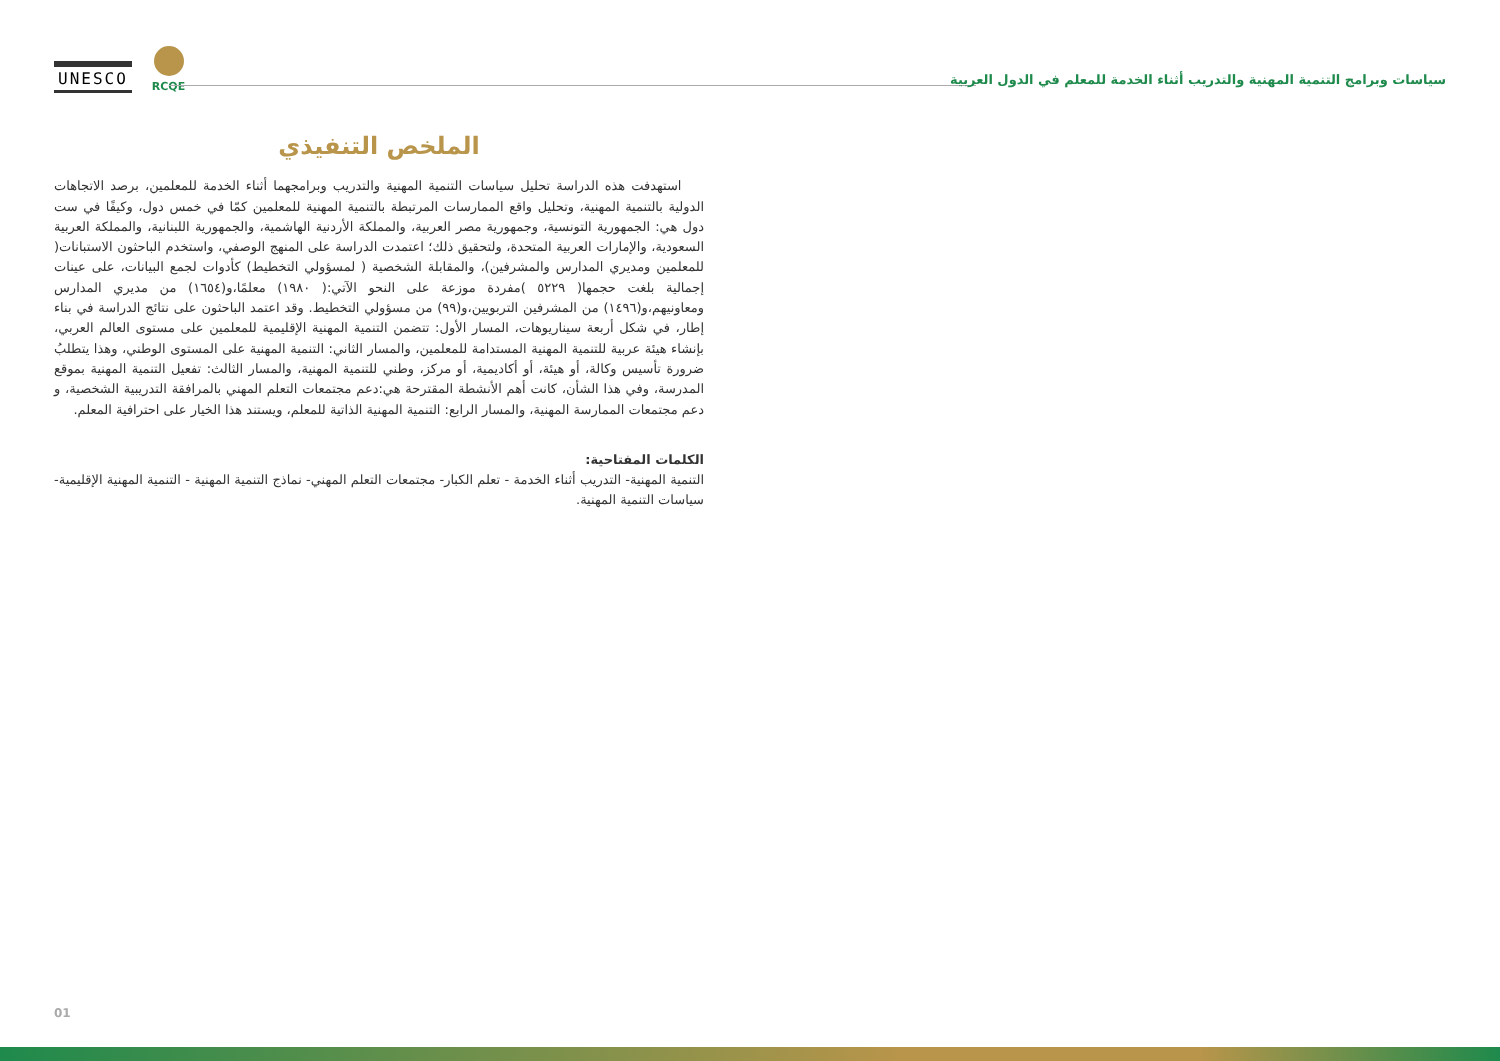UNESCO
RCQE
سياسات وبرامج التنمية المهنية والتدريب أثناء الخدمة للمعلم في الدول العربية
الملخص التنفيذي
استهدفت هذه الدراسة تحليل سياسات التنمية المهنية والتدريب وبرامجهما أثناء الخدمة للمعلمين، برصد الاتجاهات الدولية بالتنمية المهنية، وتحليل واقع الممارسات المرتبطة بالتنمية المهنية للمعلمين كمّا في خمس دول، وكيفًا في ست دول هي: الجمهورية التونسية، وجمهورية مصر العربية، والمملكة الأردنية الهاشمية، والجمهورية اللبنانية، والمملكة العربية السعودية، والإمارات العربية المتحدة، ولتحقيق ذلك؛ اعتمدت الدراسة على المنهج الوصفي، واستخدم الباحثون الاستبانات( للمعلمين ومديري المدارس والمشرفين)، والمقابلة الشخصية ( لمسؤولي التخطيط) كأدوات لجمع البيانات، على عينات إجمالية بلغت حجمها( ٥٢٢٩ )مفردة موزعة على النحو الآتي:( ١٩٨٠) معلمًا،و(١٦٥٤) من مديري المدارس ومعاونيهم،و(١٤٩٦) من المشرفين التربويين،و(٩٩) من مسؤولي التخطيط. وقد اعتمد الباحثون على نتائج الدراسة في بناء إطار، في شكل أربعة سيناريوهات، المسار الأول: تتضمن التنمية المهنية الإقليمية للمعلمين على مستوى العالم العربي، بإنشاء هيئة عربية للتنمية المهنية المستدامة للمعلمين، والمسار الثاني: التنمية المهنية على المستوى الوطني، وهذا يتطلبُ ضرورة تأسيس وكالة، أو هيئة، أو أكاديمية، أو مركز، وطني للتنمية المهنية، والمسار الثالث: تفعيل التنمية المهنية بموقع المدرسة، وفي هذا الشأن، كانت أهم الأنشطة المقترحة هي:دعم مجتمعات التعلم المهني بالمرافقة التدريبية الشخصية، و دعم مجتمعات الممارسة المهنية، والمسار الرابع: التنمية المهنية الذاتية للمعلم، ويستند هذا الخيار على احترافية المعلم.
الكلمات المفتاحية:
التنمية المهنية- التدريب أثناء الخدمة - تعلم الكبار- مجتمعات التعلم المهني- نماذج التنمية المهنية - التنمية المهنية الإقليمية- سياسات التنمية المهنية.
01